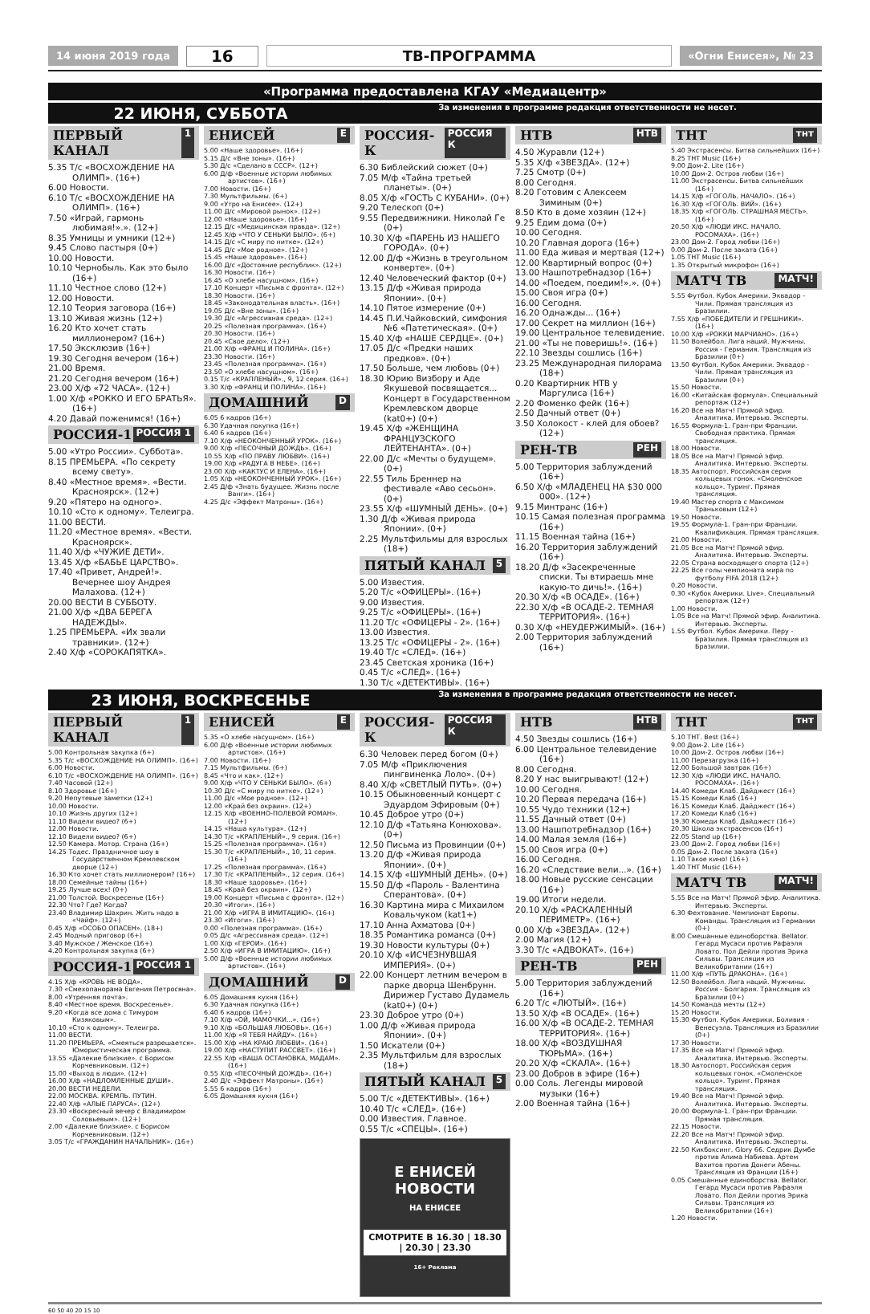14 июня 2019 года
16 ТВ-ПРОГРАММА
«Огни Енисея», № 23
«Программа предоставлена КГАУ «Медиацентр»
22 ИЮНЯ, СУББОТА
За изменения в программе редакция ответственности не несет.
ПЕРВЫЙ КАНАЛ 1
5.35 Т/с «ВОСХОЖДЕНИЕ НА ОЛИМП». (16+)
6.00 Новости.
6.10 Т/с «ВОСХОЖДЕНИЕ НА ОЛИМП». (16+)
7.50 «Играй, гармонь любимая!».». (12+)
8.35 Умницы и умники (12+)
9.45 Слово пастыря (0+)
10.00 Новости.
10.10 Чернобыль. Как это было (16+)
11.10 Честное слово (12+)
12.00 Новости.
12.10 Теория заговора (16+)
13.10 Живая жизнь (12+)
16.20 Кто хочет стать миллионером? (16+)
17.50 Эксклюзив (16+)
19.30 Сегодня вечером (16+)
21.00 Время.
21.20 Сегодня вечером (16+)
23.00 Х/ф «72 ЧАСА». (12+)
1.00 Х/ф «РОККО И ЕГО БРАТЬЯ». (16+)
4.20 Давай поженимся! (16+)
РОССИЯ-1 РОССИЯ 1
5.00 «Утро России». Суббота».
8.15 ПРЕМЬЕРА. «По секрету всему свету».
8.40 «Местное время». «Вести. Красноярск». (12+)
9.20 «Пятеро на одного».
10.10 «Сто к одному». Телеигра.
11.00 ВЕСТИ.
11.20 «Местное время». «Вести. Красноярск».
11.40 Х/ф «ЧУЖИЕ ДЕТИ».
13.45 Х/ф «БАБЬЕ ЦАРСТВО».
17.40 «Привет, Андрей!». Вечернее шоу Андрея Малахова. (12+)
20.00 ВЕСТИ В СУББОТУ.
21.00 Х/ф «ДВА БЕРЕГА НАДЕЖДЫ».
1.25 ПРЕМЬЕРА. «Их звали травники». (12+)
2.40 Х/ф «СОРОКАПЯТКА».
ЕНИСЕЙ Е
5.00 «Наше здоровье». (16+)
5.15 Д/с «Вне зоны». (16+)
5.30 Д/с «Сделано в СССР». (12+)
6.00 Д/ф «Военные истории любимых артистов». (16+)
7.00 Новости. (16+)
7.30 Мультфильмы. (6+)
9.00 «Утро на Енисее». (12+)
11.00 Д/с «Мировой рынок». (12+)
12.00 «Наше здоровье». (16+)
12.15 Д/с «Медицинская правда». (12+)
12.45 Х/ф «ЧТО У СЕНЬКИ БЫЛО». (6+)
14.15 Д/с «С миру по нитке». (12+)
14.45 Д/с «Мое родное». (12+)
15.45 «Наше здоровье». (16+)
16.00 Д/с «Достояние республик». (12+)
16.30 Новости. (16+)
16.45 «О хлебе насущном». (16+)
17.10 Концерт «Письма с фронта». (12+)
18.30 Новости. (16+)
18.45 «Законодательная власть». (16+)
19.05 Д/с «Вне зоны». (16+)
19.30 Д/с «Агрессивная среда». (12+)
20.25 «Полезная программа». (16+)
20.30 Новости. (16+)
20.45 «Свое дело». (12+)
21.00 Х/ф «ФРАНЦ И ПОЛИНА». (16+)
23.30 Новости. (16+)
23.45 «Полезная программа». (16+)
23.50 «О хлебе насущном». (16+)
0.15 Т/с «КРАПЛЕНЫЙ»., 9, 12 серия. (16+)
3.30 Х/ф «ФРАНЦ И ПОЛИНА». (16+)
ДОМАШНИЙ D
6.05 6 кадров (16+)
6.30 Удачная покупка (16+)
6.40 6 кадров (16+)
7.10 Х/ф «НЕОКОНЧЕННЫЙ УРОК». (16+)
9.00 Х/ф «ПЕСОЧНЫЙ ДОЖДЬ». (16+)
10.55 Х/ф «ПО ПРАВУ ЛЮБВИ». (16+)
19.00 Х/ф «РАДУГА В НЕБЕ». (16+)
23.00 Х/ф «КАКТУС И ЕЛЕНА». (16+)
1.05 Х/ф «НЕОКОНЧЕННЫЙ УРОК». (16+)
2.45 Д/ф «Знать будущее. Жизнь после Ванги». (16+)
4.25 Д/с «Эффект Матроны». (16+)
РОССИЯ-К РОССИЯ К
6.30 Библейский сюжет (0+)
7.05 М/ф «Тайна третьей планеты». (0+)
8.05 Х/ф «ГОСТЬ С КУБАНИ». (0+)
9.20 Телескоп (0+)
9.55 Передвижники. Николай Ге (0+)
10.30 Х/ф «ПАРЕНЬ ИЗ НАШЕГО ГОРОДА». (0+)
12.00 Д/ф «Жизнь в треугольном конверте». (0+)
12.40 Человеческий фактор (0+)
13.15 Д/ф «Живая природа Японии». (0+)
14.10 Пятое измерение (0+)
14.45 П.И.Чайковский, симфония №6 «Патетическая». (0+)
15.40 Х/ф «НАШЕ СЕРДЦЕ». (0+)
17.05 Д/с «Предки наших предков». (0+)
17.50 Больше, чем любовь (0+)
18.30 Юрию Визбору и Аде Якушевой посвящается... Концерт в Государственном Кремлевском дворце (kat0+) (0+)
19.45 Х/ф «ЖЕНЩИНА ФРАНЦУЗСКОГО ЛЕЙТЕНАНТА». (0+)
22.00 Д/с «Мечты о будущем». (0+)
22.55 Тиль Бреннер на фестивале «Аво сесьон». (0+)
23.55 Х/ф «ШУМНЫЙ ДЕНЬ». (0+)
1.30 Д/ф «Живая природа Японии». (0+)
2.25 Мультфильмы для взрослых (18+)
ПЯТЫЙ КАНАЛ 5
5.00 Известия.
5.20 Т/с «ОФИЦЕРЫ». (16+)
9.00 Известия.
9.25 Т/с «ОФИЦЕРЫ». (16+)
11.20 Т/с «ОФИЦЕРЫ - 2». (16+)
13.00 Известия.
13.25 Т/с «ОФИЦЕРЫ - 2». (16+)
19.40 Т/с «СЛЕД». (16+)
23.45 Светская хроника (16+)
0.45 Т/с «СЛЕД». (16+)
1.30 Т/с «ДЕТЕКТИВЫ». (16+)
НТВ НТВ
4.50 Журавли (12+)
5.35 Х/ф «ЗВЕЗДА». (12+)
7.25 Смотр (0+)
8.00 Сегодня.
8.20 Готовим с Алексеем Зиминым (0+)
8.50 Кто в доме хозяин (12+)
9.25 Едим дома (0+)
10.00 Сегодня.
10.20 Главная дорога (16+)
11.00 Еда живая и мертвая (12+)
12.00 Квартирный вопрос (0+)
13.00 Нашпотребнадзор (16+)
14.00 «Поедем, поедим!».». (0+)
15.00 Своя игра (0+)
16.00 Сегодня.
16.20 Однажды... (16+)
17.00 Секрет на миллион (16+)
19.00 Центральное телевидение.
21.00 «Ты не поверишь!». (16+)
22.10 Звезды сошлись (16+)
23.25 Международная пилорама (18+)
0.20 Квартирник НТВ у Маргулиса (16+)
2.20 Фоменко фейк (16+)
2.50 Дачный ответ (0+)
3.50 Холокост - клей для обоев? (12+)
РЕН-ТВ РЕН
5.00 Территория заблуждений (16+)
6.50 Х/ф «МЛАДЕНЕЦ НА $30 000 000». (12+)
9.15 Минтранс (16+)
10.15 Самая полезная программа (16+)
11.15 Военная тайна (16+)
16.20 Территория заблуждений (16+)
18.20 Д/ф «Засекреченные списки. Ты втираешь мне какую-то дичь!». (16+)
20.30 Х/ф «В ОСАДЕ». (16+)
22.30 Х/ф «В ОСАДЕ-2. ТЕМНАЯ ТЕРРИТОРИЯ». (16+)
0.30 Х/ф «НЕУДЕРЖИМЫЙ». (16+)
2.00 Территория заблуждений (16+)
ТНТ тнт
5.40 Экстрасенсы. Битва сильнейших (16+)
8.25 ТНТ Music (16+)
9.00 Дом-2. Lite (16+)
10.00 Дом-2. Остров любви (16+)
11.00 Экстрасенсы. Битва сильнейших (16+)
14.15 Х/ф «ГОГОЛЬ. НАЧАЛО». (16+)
16.30 Х/ф «ГОГОЛЬ. ВИЙ». (16+)
18.35 Х/ф «ГОГОЛЬ. СТРАШНАЯ МЕСТЬ». (16+)
20.50 Х/ф «ЛЮДИ ИКС. НАЧАЛО. РОСОМАХА». (16+)
23.00 Дом-2. Город любви (16+)
0.00 Дом-2. После заката (16+)
1.05 ТНТ Music (16+)
1.35 Открытый микрофон (16+)
МАТЧ ТВ МАТЧ!
5.55 Футбол. Кубок Америки. Эквадор - Чили. Прямая трансляция из Бразилии.
7.55 Х/ф «ПОБЕДИТЕЛИ И ГРЕШНИКИ». (16+)
10.00 Х/ф «РОККИ МАРЧИАНО». (16+)
11.50 Волейбол. Лига наций. Мужчины. Россия - Германия. Трансляция из Бразилии (0+)
13.50 Футбол. Кубок Америки. Эквадор - Чили. Прямая трансляция из Бразилии (0+)
15.50 Новости.
16.00 «Китайская формула». Специальный репортаж (12+)
16.20 Все на Матч! Прямой эфир. Аналитика. Интервью. Эксперты.
16.55 Формула-1. Гран-при Франции. Свободная практика. Прямая трансляция.
18.00 Новости.
18.05 Все на Матч! Прямой эфир. Аналитика. Интервью. Эксперты.
18.35 Автоспорт. Российская серия кольцевых гонок. «Смоленское кольцо». Туринг. Прямая трансляция.
19.40 Мастер спорта с Максимом Траньковым (12+)
19.50 Новости.
19.55 Формула-1. Гран-при Франции. Квалификация. Прямая трансляция.
21.00 Новости.
21.05 Все на Матч! Прямой эфир. Аналитика. Интервью. Эксперты.
22.05 Страна восходящего спорта (12+)
22.25 Все голы чемпионата мира по футболу FIFA 2018 (12+)
0.20 Новости.
0.30 «Кубок Америки. Live». Специальный репортаж (12+)
1.00 Новости.
1.05 Все на Матч! Прямой эфир. Аналитика. Интервью. Эксперты.
1.55 Футбол. Кубок Америки. Перу - Бразилия. Прямая трансляция из Бразилии.
23 ИЮНЯ, ВОСКРЕСЕНЬЕ
За изменения в программе редакция ответственности не несет.
ПЕРВЫЙ КАНАЛ 1
5.00 Контрольная закупка (6+)
5.35 Т/с «ВОСХОЖДЕНИЕ НА ОЛИМП». (16+)
6.00 Новости.
6.10 Т/с «ВОСХОЖДЕНИЕ НА ОЛИМП». (16+)
7.40 Часовой (12+)
8.10 Здоровье (16+)
9.20 Непутевые заметки (12+)
10.00 Новости.
10.10 Жизнь других (12+)
11.10 Видели видео? (6+)
12.00 Новости.
12.10 Видели видео? (6+)
12.50 Камера. Мотор. Страна (16+)
14.25 Тодес. Праздничное шоу в Государственном Кремлевском дворце (12+)
16.30 Кто хочет стать миллионером? (16+)
18.00 Семейные тайны (16+)
19.25 Лучше всех! (0+)
21.00 Толстой. Воскресенье (16+)
22.30 Что? Где? Когда?
23.40 Владимир Шахрин. Жить надо в «Чайф». (12+)
0.45 Х/ф «ОСОБО ОПАСЕН». (18+)
2.45 Модный приговор (6+)
3.40 Мужское / Женское (16+)
4.20 Контрольная закупка (6+)
РОССИЯ-1 РОССИЯ 1
4.15 Х/ф «КРОВЬ НЕ ВОДА».
7.30 «Смехопанорама Евгения Петросяна».
8.00 «Утренняя почта».
8.40 «Местное время. Воскресенье».
9.20 «Когда все дома с Тимуром Кизяковым».
10.10 «Сто к одному». Телеигра.
11.00 ВЕСТИ.
11.20 ПРЕМЬЕРА. «Смеяться разрешается». Юмористическая программа.
13.55 «Далекие близкие». с Борисом Корчевниковым. (12+)
15.00 «Выход в люди». (12+)
16.00 Х/ф «НАДЛОМЛЕННЫЕ ДУШИ».
20.00 ВЕСТИ НЕДЕЛИ.
22.00 МОСКВА. КРЕМЛЬ. ПУТИН.
22.40 Х/ф «АЛЫЕ ПАРУСА». (12+)
23.30 «Воскресный вечер с Владимиром Соловьевым». (12+)
2.00 «Далекие близкие». с Борисом Корчевниковым. (12+)
3.05 Т/с «ГРАЖДАНИН НАЧАЛЬНИК». (16+)
ЕНИСЕЙ Е
5.35 «О хлебе насущном». (16+)
6.00 Д/ф «Военные истории любимых артистов». (16+)
7.00 Новости. (16+)
7.15 Мультфильмы. (6+)
8.45 «Что и как». (12+)
9.00 Х/ф «ЧТО У СЕНЬКИ БЫЛО». (6+)
10.30 Д/с «С миру по нитке». (12+)
11.00 Д/с «Мое родное». (12+)
12.00 «Край без окраин». (12+)
12.15 Х/ф «ВОЕННО-ПОЛЕВОЙ РОМАН». (12+)
14.15 «Наша культура». (12+)
14.30 Т/с «КРАПЛЕНЫЙ»., 9 серия. (16+)
15.25 «Полезная программа». (16+)
15.30 Т/с «КРАПЛЕНЫЙ»., 10, 11 серия. (16+)
17.25 «Полезная программа». (16+)
17.30 Т/с «КРАПЛЕНЫЙ»., 12 серия. (16+)
18.30 «Наше здоровье». (16+)
18.45 «Край без окраин». (12+)
19.00 Концерт «Письма с фронта». (12+)
20.30 «Итоги». (16+)
21.00 Х/ф «ИГРА В ИМИТАЦИЮ». (16+)
23.30 «Итоги». (16+)
0.00 «Полезная программа». (16+)
0.05 Д/с «Агрессивная среда». (12+)
1.00 Х/ф «ГЕРОИ». (16+)
2.50 Х/ф «ИГРА В ИМИТАЦИЮ». (16+)
5.00 Д/ф «Военные истории любимых артистов». (16+)
ДОМАШНИЙ D
6.05 Домашняя кухня (16+)
6.30 Удачная покупка (16+)
6.40 6 кадров (16+)
7.10 Х/ф «ОЙ, МАМОЧКИ...». (16+)
9.10 Х/ф «БОЛЬШАЯ ЛЮБОВЬ». (16+)
11.00 Х/ф «Я ТЕБЯ НАЙДУ». (16+)
15.00 Х/ф «НА КРАЮ ЛЮБВИ». (16+)
19.00 Х/ф «НАСТУПИТ РАССВЕТ». (16+)
22.55 Х/ф «ВАША ОСТАНОВКА, МАДАМ». (16+)
0.55 Х/ф «ПЕСОЧНЫЙ ДОЖДЬ». (16+)
2.40 Д/с «Эффект Матроны». (16+)
5.55 6 кадров (16+)
6.05 Домашняя кухня (16+)
РОССИЯ-К РОССИЯ К
6.30 Человек перед богом (0+)
7.05 М/ф «Приключения пингвиненка Лоло». (0+)
8.40 Х/ф «СВЕТЛЫЙ ПУТЬ». (0+)
10.15 Обыкновенный концерт с Эдуардом Эфировым (0+)
10.45 Доброе утро (0+)
12.10 Д/ф «Татьяна Конюхова». (0+)
12.50 Письма из Провинции (0+)
13.20 Д/ф «Живая природа Японии». (0+)
14.15 Х/ф «ШУМНЫЙ ДЕНЬ». (0+)
15.50 Д/ф «Пароль - Валентина Сперантова». (0+)
16.30 Картина мира с Михаилом Ковальчуком (kat1+)
17.10 Анна Ахматова (0+)
18.35 Романтика романса (0+)
19.30 Новости культуры (0+)
20.10 Х/ф «ИСЧЕЗНУВШАЯ ИМПЕРИЯ». (0+)
22.00 Концерт летним вечером в парке дворца Шенбрунн. Дирижер Густаво Дудамель (kat0+) (0+)
23.30 Доброе утро (0+)
1.00 Д/ф «Живая природа Японии». (0+)
1.50 Искатели (0+)
2.35 Мультфильм для взрослых (18+)
ПЯТЫЙ КАНАЛ 5
5.00 Т/с «ДЕТЕКТИВЫ». (16+)
10.40 Т/с «СЛЕД». (16+)
0.00 Известия. Главное.
0.55 Т/с «СПЕЦЫ». (16+)
Е ЕНИСЕЙ
НОВОСТИ
НА ЕНИСЕЕ
СМОТРИТЕ В 16.30 | 18.30 | 20.30 | 23.30
16+ Реклама
НТВ НТВ
4.50 Звезды сошлись (16+)
6.00 Центральное телевидение (16+)
8.00 Сегодня.
8.20 У нас выигрывают! (12+)
10.00 Сегодня.
10.20 Первая передача (16+)
10.55 Чудо техники (12+)
11.55 Дачный ответ (0+)
13.00 Нашпотребнадзор (16+)
14.00 Малая земля (16+)
15.00 Своя игра (0+)
16.00 Сегодня.
16.20 «Следствие вели...». (16+)
18.00 Новые русские сенсации (16+)
19.00 Итоги недели.
20.10 Х/ф «РАСКАЛЕННЫЙ ПЕРИМЕТР». (16+)
0.00 Х/ф «ЗВЕЗДА». (12+)
2.00 Магия (12+)
3.30 Т/с «АДВОКАТ». (16+)
РЕН-ТВ РЕН
5.00 Территория заблуждений (16+)
6.20 Т/с «ЛЮТЫЙ». (16+)
13.50 Х/ф «В ОСАДЕ». (16+)
16.00 Х/ф «В ОСАДЕ-2. ТЕМНАЯ ТЕРРИТОРИЯ». (16+)
18.00 Х/ф «ВОЗДУШНАЯ ТЮРЬМА». (16+)
20.20 Х/ф «СКАЛА». (16+)
23.00 Добров в эфире (16+)
0.00 Соль. Легенды мировой музыки (16+)
2.00 Военная тайна (16+)
ТНТ тнт
5.10 ТНТ. Best (16+)
9.00 Дом-2. Lite (16+)
10.00 Дом-2. Остров любви (16+)
11.00 Перезагрузка (16+)
12.00 Большой завтрак (16+)
12.30 Х/ф «ЛЮДИ ИКС. НАЧАЛО. РОСОМАХА». (16+)
14.40 Комеди Клаб. Дайджест (16+)
15.15 Комеди Клаб (16+)
16.15 Комеди Клаб. Дайджест (16+)
17.20 Комеди Клаб (16+)
19.30 Комеди Клаб. Дайджест (16+)
20.30 Школа экстрасенсов (16+)
22.05 Stand up (16+)
23.00 Дом-2. Город любви (16+)
0.05 Дом-2. После заката (16+)
1.10 Такое кино! (16+)
1.40 ТНТ Music (16+)
МАТЧ ТВ МАТЧ!
5.55 Все на Матч! Прямой эфир. Аналитика. Интервью. Эксперты.
6.30 Фехтование. Чемпионат Европы. Команды. Трансляция из Германии (0+)
8.00 Смешанные единоборства. Bellator. Гегард Мусаси против Рафаэля Ловато. Пол Дейли против Эрика Сильвы. Трансляция из Великобритании (16+)
11.00 Х/ф «ПУТЬ ДРАКОНА». (16+)
12.50 Волейбол. Лига наций. Мужчины. Россия - Болгария. Трансляция из Бразилии (0+)
14.50 Команда мечты (12+)
15.20 Новости.
15.30 Футбол. Кубок Америки. Боливия - Венесуэла. Трансляция из Бразилии (0+)
17.30 Новости.
17.35 Все на Матч! Прямой эфир. Аналитика. Интервью. Эксперты.
18.30 Автоспорт. Российская серия кольцевых гонок. «Смоленское кольцо». Туринг. Прямая трансляция.
19.40 Все на Матч! Прямой эфир. Аналитика. Интервью. Эксперты.
20.00 Формула-1. Гран-при Франции. Прямая трансляция.
22.15 Новости.
22.20 Все на Матч! Прямой эфир. Аналитика. Интервью. Эксперты.
22.50 Кикбоксинг. Glory 66. Седрик Думбе против Алима Набиева. Артем Вахитов против Донеги Абены. Трансляция из Франции (16+)
0.05 Смешанные единоборства. Bellator. Гегард Мусаси против Рафаэля Ловато. Пол Дейли против Эрика Сильвы. Трансляция из Великобритании (16+)
1.20 Новости.
60 50 40 20 15 10